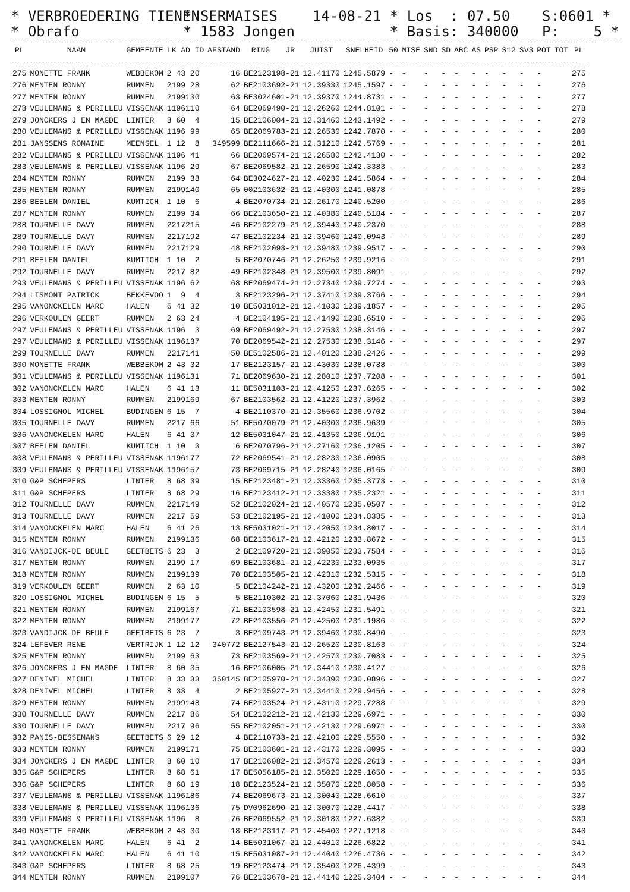* VERBROEDERING TIENEN * Obrafo
* SERMAISES * 1583 Jongen
14-08-21 * Los : 07.50 * Basis: 340000
S:0601 * P: 5 *
| PL | NAAM | GEMEENTE | LK AD ID | AFSTAND | RING | JR | JUIST | SNELHEID | 50 | MISE | SND | SD | ABC | AS | PSP | S12 | SV3 | POT | TOT | PL |
| --- | --- | --- | --- | --- | --- | --- | --- | --- | --- | --- | --- | --- | --- | --- | --- | --- | --- | --- | --- | --- |
| 275 | MONETTE FRANK | WEBBEKOM | 2 43 20 | 16 | BE2123198-21 | | 12.41170 | 1245.5879 | - | - | - | - | - | - | - | - | - | - | | 275 |
| 276 | MENTEN RONNY | RUMMEN | 2199 28 | 62 | BE2103692-21 | | 12.39330 | 1245.1597 | - | - | - | - | - | - | - | - | - | - | | 276 |
| 277 | MENTEN RONNY | RUMMEN | 2199130 | 63 | BE3024601-21 | | 12.39370 | 1244.8731 | - | - | - | - | - | - | - | - | - | - | | 277 |
| 278 | VEULEMANS & PERILLEU | VISSENAK | 1196110 | 64 | BE2069490-21 | | 12.26260 | 1244.8101 | - | - | - | - | - | - | - | - | - | - | | 278 |
| 279 | JONCKERS J EN MAGDE | LINTER | 8 60 4 | 15 | BE2106004-21 | | 12.31460 | 1243.1492 | - | - | - | - | - | - | - | - | - | - | | 279 |
| 280 | VEULEMANS & PERILLEU | VISSENAK | 1196 99 | 65 | BE2069783-21 | | 12.26530 | 1242.7870 | - | - | - | - | - | - | - | - | - | - | | 280 |
| 281 | JANSSENS ROMAINE | MEENSEL | 1 12 8 | 349599 | BE2111666-21 | | 12.31210 | 1242.5769 | - | - | - | - | - | - | - | - | - | - | | 281 |
| 282 | VEULEMANS & PERILLEU | VISSENAK | 1196 41 | 66 | BE2069574-21 | | 12.26580 | 1242.4130 | - | - | - | - | - | - | - | - | - | - | | 282 |
| 283 | VEULEMANS & PERILLEU | VISSENAK | 1196 29 | 67 | BE2069582-21 | | 12.26590 | 1242.3383 | - | - | - | - | - | - | - | - | - | - | | 283 |
| 284 | MENTEN RONNY | RUMMEN | 2199 38 | 64 | BE3024627-21 | | 12.40230 | 1241.5864 | - | - | - | - | - | - | - | - | - | - | | 284 |
| 285 | MENTEN RONNY | RUMMEN | 2199140 | 65 | 002103632-21 | | 12.40300 | 1241.0878 | - | - | - | - | - | - | - | - | - | - | | 285 |
| 286 | BEELEN DANIEL | KUMTICH | 1 10 6 | 4 | BE2070734-21 | | 12.26170 | 1240.5200 | - | - | - | - | - | - | - | - | - | - | | 286 |
| 287 | MENTEN RONNY | RUMMEN | 2199 34 | 66 | BE2103650-21 | | 12.40380 | 1240.5184 | - | - | - | - | - | - | - | - | - | - | | 287 |
| 288 | TOURNELLE DAVY | RUMMEN | 2217215 | 46 | BE2102279-21 | | 12.39440 | 1240.2370 | - | - | - | - | - | - | - | - | - | - | | 288 |
| 289 | TOURNELLE DAVY | RUMMEN | 2217192 | 47 | BE2102234-21 | | 12.39460 | 1240.0943 | - | - | - | - | - | - | - | - | - | - | | 289 |
| 290 | TOURNELLE DAVY | RUMMEN | 2217129 | 48 | BE2102093-21 | | 12.39480 | 1239.9517 | - | - | - | - | - | - | - | - | - | - | | 290 |
| 291 | BEELEN DANIEL | KUMTICH | 1 10 2 | 5 | BE2070746-21 | | 12.26250 | 1239.9216 | - | - | - | - | - | - | - | - | - | - | | 291 |
| 292 | TOURNELLE DAVY | RUMMEN | 2217 82 | 49 | BE2102348-21 | | 12.39500 | 1239.8091 | - | - | - | - | - | - | - | - | - | - | | 292 |
| 293 | VEULEMANS & PERILLEU | VISSENAK | 1196 62 | 68 | BE2069474-21 | | 12.27340 | 1239.7274 | - | - | - | - | - | - | - | - | - | - | | 293 |
| 294 | LISMONT PATRICK | BEKKEVOO | 1 9 4 | 3 | BE2123296-21 | | 12.37410 | 1239.3766 | - | - | - | - | - | - | - | - | - | - | | 294 |
| 295 | VANONCKELEN MARC | HALEN | 6 41 32 | 10 | BE5031012-21 | | 12.41030 | 1239.1857 | - | - | - | - | - | - | - | - | - | - | | 295 |
| 296 | VERKOULEN GEERT | RUMMEN | 2 63 24 | 4 | BE2104195-21 | | 12.41490 | 1238.6510 | - | - | - | - | - | - | - | - | - | - | | 296 |
| 297 | VEULEMANS & PERILLEU | VISSENAK | 1196 3 | 69 | BE2069492-21 | | 12.27530 | 1238.3146 | - | - | - | - | - | - | - | - | - | - | | 297 |
| 297 | VEULEMANS & PERILLEU | VISSENAK | 1196137 | 70 | BE2069542-21 | | 12.27530 | 1238.3146 | - | - | - | - | - | - | - | - | - | - | | 297 |
| 299 | TOURNELLE DAVY | RUMMEN | 2217141 | 50 | BE5102586-21 | | 12.40120 | 1238.2426 | - | - | - | - | - | - | - | - | - | - | | 299 |
| 300 | MONETTE FRANK | WEBBEKOM | 2 43 32 | 17 | BE2123157-21 | | 12.43030 | 1238.0788 | - | - | - | - | - | - | - | - | - | - | | 300 |
| 301 | VEULEMANS & PERILLEU | VISSENAK | 1196131 | 71 | BE2069630-21 | | 12.28010 | 1237.7208 | - | - | - | - | - | - | - | - | - | - | | 301 |
| 302 | VANONCKELEN MARC | HALEN | 6 41 13 | 11 | BE5031103-21 | | 12.41250 | 1237.6265 | - | - | - | - | - | - | - | - | - | - | | 302 |
| 303 | MENTEN RONNY | RUMMEN | 2199169 | 67 | BE2103562-21 | | 12.41220 | 1237.3962 | - | - | - | - | - | - | - | - | - | - | | 303 |
| 304 | LOSSIGNOL MICHEL | BUDINGEN | 6 15 7 | 4 | BE2110370-21 | | 12.35560 | 1236.9702 | - | - | - | - | - | - | - | - | - | - | | 304 |
| 305 | TOURNELLE DAVY | RUMMEN | 2217 66 | 51 | BE5070079-21 | | 12.40300 | 1236.9639 | - | - | - | - | - | - | - | - | - | - | | 305 |
| 306 | VANONCKELEN MARC | HALEN | 6 41 37 | 12 | BE5031047-21 | | 12.41350 | 1236.9191 | - | - | - | - | - | - | - | - | - | - | | 306 |
| 307 | BEELEN DANIEL | KUMTICH | 1 10 3 | 6 | BE2070796-21 | | 12.27160 | 1236.1205 | - | - | - | - | - | - | - | - | - | - | | 307 |
| 308 | VEULEMANS & PERILLEU | VISSENAK | 1196177 | 72 | BE2069541-21 | | 12.28230 | 1236.0905 | - | - | - | - | - | - | - | - | - | - | | 308 |
| 309 | VEULEMANS & PERILLEU | VISSENAK | 1196157 | 73 | BE2069715-21 | | 12.28240 | 1236.0165 | - | - | - | - | - | - | - | - | - | - | | 309 |
| 310 | G&P SCHEPERS | LINTER | 8 68 39 | 15 | BE2123481-21 | | 12.33360 | 1235.3773 | - | - | - | - | - | - | - | - | - | - | | 310 |
| 311 | G&P SCHEPERS | LINTER | 8 68 29 | 16 | BE2123412-21 | | 12.33380 | 1235.2321 | - | - | - | - | - | - | - | - | - | - | | 311 |
| 312 | TOURNELLE DAVY | RUMMEN | 2217149 | 52 | BE2102024-21 | | 12.40570 | 1235.0507 | - | - | - | - | - | - | - | - | - | - | | 312 |
| 313 | TOURNELLE DAVY | RUMMEN | 2217 59 | 53 | BE2102195-21 | | 12.41000 | 1234.8385 | - | - | - | - | - | - | - | - | - | - | | 313 |
| 314 | VANONCKELEN MARC | HALEN | 6 41 26 | 13 | BE5031021-21 | | 12.42050 | 1234.8017 | - | - | - | - | - | - | - | - | - | - | | 314 |
| 315 | MENTEN RONNY | RUMMEN | 2199136 | 68 | BE2103617-21 | | 12.42120 | 1233.8672 | - | - | - | - | - | - | - | - | - | - | | 315 |
| 316 | VANDIJCK-DE BEULE | GEETBETS | 6 23 3 | 2 | BE2109720-21 | | 12.39050 | 1233.7584 | - | - | - | - | - | - | - | - | - | - | | 316 |
| 317 | MENTEN RONNY | RUMMEN | 2199 17 | 69 | BE2103681-21 | | 12.42230 | 1233.0935 | - | - | - | - | - | - | - | - | - | - | | 317 |
| 318 | MENTEN RONNY | RUMMEN | 2199139 | 70 | BE2103505-21 | | 12.42310 | 1232.5315 | - | - | - | - | - | - | - | - | - | - | | 318 |
| 319 | VERKOULEN GEERT | RUMMEN | 2 63 10 | 5 | BE2104242-21 | | 12.43200 | 1232.2466 | - | - | - | - | - | - | - | - | - | - | | 319 |
| 320 | LOSSIGNOL MICHEL | BUDINGEN | 6 15 5 | 5 | BE2110302-21 | | 12.37060 | 1231.9436 | - | - | - | - | - | - | - | - | - | - | | 320 |
| 321 | MENTEN RONNY | RUMMEN | 2199167 | 71 | BE2103598-21 | | 12.42450 | 1231.5491 | - | - | - | - | - | - | - | - | - | - | | 321 |
| 322 | MENTEN RONNY | RUMMEN | 2199177 | 72 | BE2103556-21 | | 12.42500 | 1231.1986 | - | - | - | - | - | - | - | - | - | - | | 322 |
| 323 | VANDIJCK-DE BEULE | GEETBETS | 6 23 7 | 3 | BE2109743-21 | | 12.39460 | 1230.8490 | - | - | - | - | - | - | - | - | - | - | | 323 |
| 324 | LEFEVER RENE | VERTRIJK | 1 12 12 | 340772 | BE2127543-21 | | 12.26520 | 1230.8163 | - | - | - | - | - | - | - | - | - | - | | 324 |
| 325 | MENTEN RONNY | RUMMEN | 2199 63 | 73 | BE2103569-21 | | 12.42570 | 1230.7083 | - | - | - | - | - | - | - | - | - | - | | 325 |
| 326 | JONCKERS J EN MAGDE | LINTER | 8 60 35 | 16 | BE2106005-21 | | 12.34410 | 1230.4127 | - | - | - | - | - | - | - | - | - | - | | 326 |
| 327 | DENIVEL MICHEL | LINTER | 8 33 33 | 350145 | BE2105970-21 | | 12.34390 | 1230.0896 | - | - | - | - | - | - | - | - | - | - | | 327 |
| 328 | DENIVEL MICHEL | LINTER | 8 33 4 | 2 | BE2105927-21 | | 12.34410 | 1229.9456 | - | - | - | - | - | - | - | - | - | - | | 328 |
| 329 | MENTEN RONNY | RUMMEN | 2199148 | 74 | BE2103524-21 | | 12.43110 | 1229.7288 | - | - | - | - | - | - | - | - | - | - | | 329 |
| 330 | TOURNELLE DAVY | RUMMEN | 2217 86 | 54 | BE2102212-21 | | 12.42130 | 1229.6971 | - | - | - | - | - | - | - | - | - | - | | 330 |
| 330 | TOURNELLE DAVY | RUMMEN | 2217 96 | 55 | BE2102051-21 | | 12.42130 | 1229.6971 | - | - | - | - | - | - | - | - | - | - | | 330 |
| 332 | PANIS-BESSEMANS | GEETBETS | 6 29 12 | 4 | BE2110733-21 | | 12.42100 | 1229.5550 | - | - | - | - | - | - | - | - | - | - | | 332 |
| 333 | MENTEN RONNY | RUMMEN | 2199171 | 75 | BE2103601-21 | | 12.43170 | 1229.3095 | - | - | - | - | - | - | - | - | - | - | | 333 |
| 334 | JONCKERS J EN MAGDE | LINTER | 8 60 10 | 17 | BE2106082-21 | | 12.34570 | 1229.2613 | - | - | - | - | - | - | - | - | - | - | | 334 |
| 335 | G&P SCHEPERS | LINTER | 8 68 61 | 17 | BE5056185-21 | | 12.35020 | 1229.1650 | - | - | - | - | - | - | - | - | - | - | | 335 |
| 336 | G&P SCHEPERS | LINTER | 8 68 19 | 18 | BE2123524-21 | | 12.35070 | 1228.8058 | - | - | - | - | - | - | - | - | - | - | | 336 |
| 337 | VEULEMANS & PERILLEU | VISSENAK | 1196186 | 74 | BE2069673-21 | | 12.30040 | 1228.6610 | - | - | - | - | - | - | - | - | - | - | | 337 |
| 338 | VEULEMANS & PERILLEU | VISSENAK | 1196136 | 75 | DV0962690-21 | | 12.30070 | 1228.4417 | - | - | - | - | - | - | - | - | - | - | | 338 |
| 339 | VEULEMANS & PERILLEU | VISSENAK | 1196 8 | 76 | BE2069552-21 | | 12.30180 | 1227.6382 | - | - | - | - | - | - | - | - | - | - | | 339 |
| 340 | MONETTE FRANK | WEBBEKOM | 2 43 30 | 18 | BE2123117-21 | | 12.45400 | 1227.1218 | - | - | - | - | - | - | - | - | - | - | | 340 |
| 341 | VANONCKELEN MARC | HALEN | 6 41 2 | 14 | BE5031067-21 | | 12.44010 | 1226.6822 | - | - | - | - | - | - | - | - | - | - | | 341 |
| 342 | VANONCKELEN MARC | HALEN | 6 41 10 | 15 | BE5031087-21 | | 12.44040 | 1226.4736 | - | - | - | - | - | - | - | - | - | - | | 342 |
| 343 | G&P SCHEPERS | LINTER | 8 68 25 | 19 | BE2123474-21 | | 12.35400 | 1226.4399 | - | - | - | - | - | - | - | - | - | - | | 343 |
| 344 | MENTEN RONNY | RUMMEN | 2199107 | 76 | BE2103678-21 | | 12.44140 | 1225.3404 | - | - | - | - | - | - | - | - | - | - | | 344 |